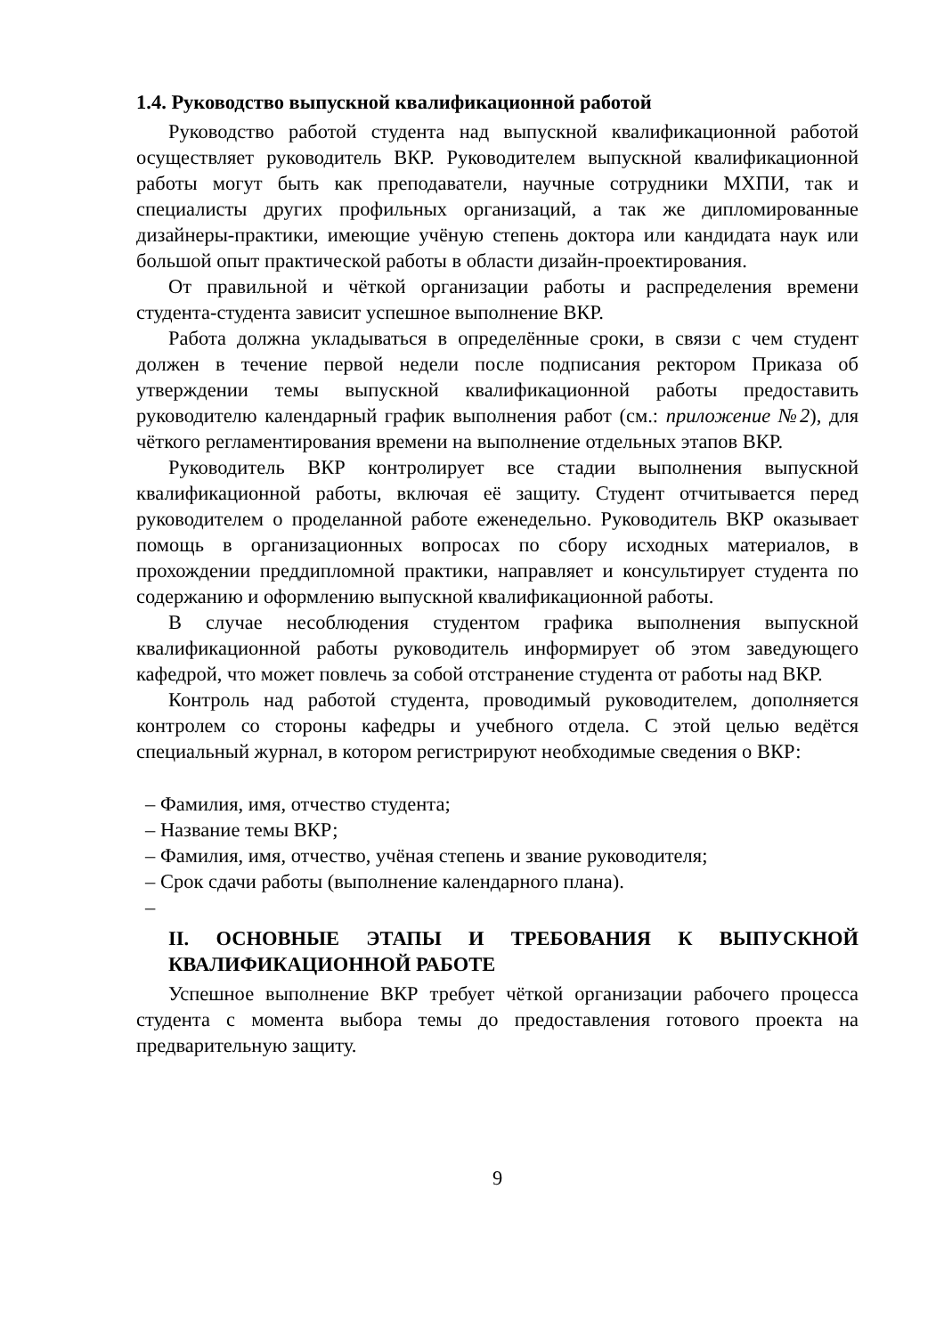1.4. Руководство выпускной квалификационной работой
Руководство работой студента над выпускной квалификационной работой осуществляет руководитель ВКР. Руководителем выпускной квалификационной работы могут быть как преподаватели, научные сотрудники МХПИ, так и специалисты других профильных организаций, а так же дипломированные дизайнеры-практики, имеющие учёную степень доктора или кандидата наук или большой опыт практической работы в области дизайн-проектирования.
От правильной и чёткой организации работы и распределения времени студента-студента зависит успешное выполнение ВКР.
Работа должна укладываться в определённые сроки, в связи с чем студент должен в течение первой недели после подписания ректором Приказа об утверждении темы выпускной квалификационной работы предоставить руководителю календарный график выполнения работ (см.: приложение №2), для чёткого регламентирования времени на выполнение отдельных этапов ВКР.
Руководитель ВКР контролирует все стадии выполнения выпускной квалификационной работы, включая её защиту. Студент отчитывается перед руководителем о проделанной работе еженедельно. Руководитель ВКР оказывает помощь в организационных вопросах по сбору исходных материалов, в прохождении преддипломной практики, направляет и консультирует студента по содержанию и оформлению выпускной квалификационной работы.
В случае несоблюдения студентом графика выполнения выпускной квалификационной работы руководитель информирует об этом заведующего кафедрой, что может повлечь за собой отстранение студента от работы над ВКР.
Контроль над работой студента, проводимый руководителем, дополняется контролем со стороны кафедры и учебного отдела. С этой целью ведётся специальный журнал, в котором регистрируют необходимые сведения о ВКР:
– Фамилия, имя, отчество студента;
– Название темы ВКР;
– Фамилия, имя, отчество, учёная степень и звание руководителя;
– Срок сдачи работы (выполнение календарного плана).
–
II. ОСНОВНЫЕ ЭТАПЫ И ТРЕБОВАНИЯ К ВЫПУСКНОЙ КВАЛИФИКАЦИОННОЙ РАБОТЕ
Успешное выполнение ВКР требует чёткой организации рабочего процесса студента с момента выбора темы до предоставления готового проекта на предварительную защиту.
9